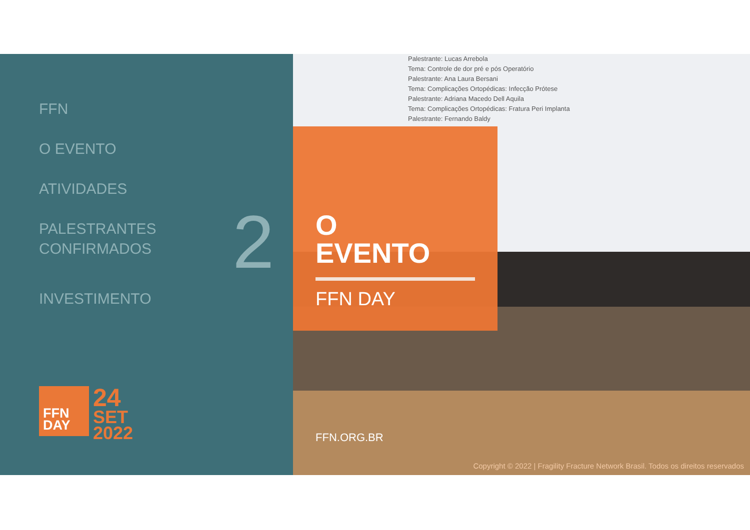FFN
O EVENTO
ATIVIDADES
PALESTRANTES
CONFIRMADOS
INVESTIMENTO
2
FFN
DAY
24
SET
2022
Palestrante: Lucas Arrebola
Tema: Controle de dor pré e pós Operatório
Palestrante: Ana Laura Bersani
Tema: Complicações Ortopédicas: Infecção Prótese
Palestrante: Adriana Macedo Dell Aquila
Tema: Complicações Ortopédicas: Fratura Peri Implanta
Palestrante: Fernando Baldy
O
EVENTO
FFN DAY
FFN.ORG.BR
Copyright © 2022 | Fragility Fracture Network Brasil. Todos os direitos reservados